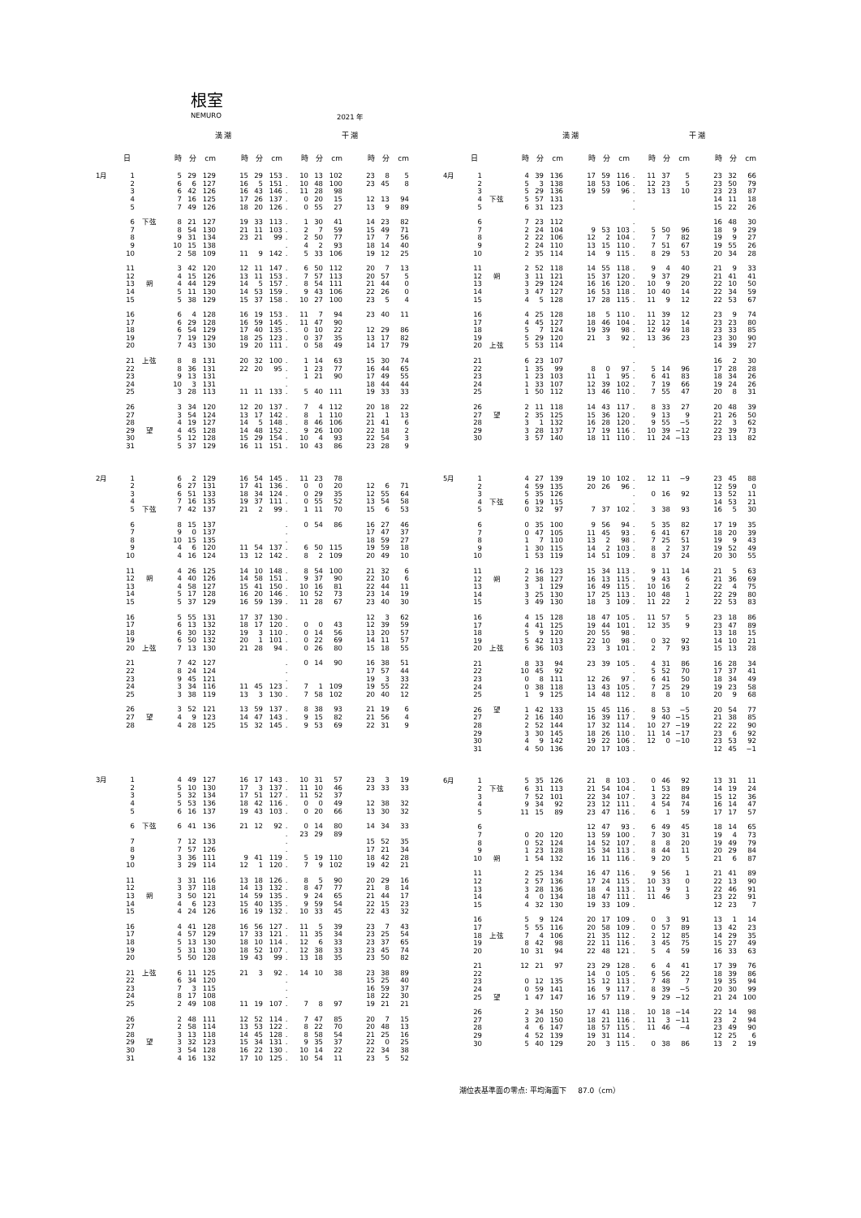根室
NEMURO 2021 年
| | | | 満 潮 | | | | | | | | 干 潮 | | | | | | |
| --- | --- | --- | --- | --- | --- | --- | --- | --- | --- | --- | --- | --- | --- | --- | --- | --- | --- |
| | 日 | | 時 | 分 | cm | | 時 | 分 | cm | | 時 | 分 | cm | | 時 | 分 | cm |
| 1月 | 1 | | 5 | 29 | 129 | | 15 | 29 | 153 | . | 10 | 13 | 102 | | 23 | 8 | 5 |
| | 2 | | 6 | 6 | 127 | | 16 | 5 | 151 | . | 10 | 48 | 100 | | 23 | 45 | 8 |
| | 3 | | 6 | 42 | 126 | | 16 | 43 | 146 | . | 11 | 28 | 98 | | | | |
| | 4 | | 7 | 16 | 125 | | 17 | 26 | 137 | . | 0 | 20 | 15 | | 12 | 13 | 94 |
| | 5 | | 7 | 49 | 126 | | 18 | 20 | 126 | . | 0 | 55 | 27 | | 13 | 9 | 89 |
| | 6 | 下弦 | 8 | 21 | 127 | | 19 | 33 | 113 | . | 1 | 30 | 41 | | 14 | 23 | 82 |
| | 7 | | 8 | 54 | 130 | | 21 | 11 | 103 | . | 2 | 7 | 59 | | 15 | 49 | 71 |
| | 8 | | 9 | 31 | 134 | | 23 | 21 | 99 | . | 2 | 50 | 77 | | 17 | 7 | 56 |
| | 9 | | 10 | 15 | 138 | | | | | . | 4 | 2 | 93 | | 18 | 14 | 40 |
| | 10 | | 2 | 58 | 109 | | 11 | 9 | 142 | . | 5 | 33 | 106 | | 19 | 12 | 25 |
| | 11 | | 3 | 42 | 120 | | 12 | 11 | 147 | . | 6 | 50 | 112 | | 20 | 7 | 13 |
| | 12 | | 4 | 15 | 126 | | 13 | 11 | 153 | . | 7 | 57 | 113 | | 20 | 57 | 5 |
| | 13 | 朔 | 4 | 44 | 129 | | 14 | 5 | 157 | . | 8 | 54 | 111 | | 21 | 44 | 0 |
| | 14 | | 5 | 11 | 130 | | 14 | 53 | 159 | . | 9 | 43 | 106 | | 22 | 26 | 0 |
| | 15 | | 5 | 38 | 129 | | 15 | 37 | 158 | . | 10 | 27 | 100 | | 23 | 5 | 4 |
| | 16 | | 6 | 4 | 128 | | 16 | 19 | 153 | . | 11 | 7 | 94 | | 23 | 40 | 11 |
| | 17 | | 6 | 29 | 128 | | 16 | 59 | 145 | . | 11 | 47 | 90 | | | | |
| | 18 | | 6 | 54 | 129 | | 17 | 40 | 135 | . | 0 | 10 | 22 | | 12 | 29 | 86 |
| | 19 | | 7 | 19 | 129 | | 18 | 25 | 123 | . | 0 | 37 | 35 | | 13 | 17 | 82 |
| | 20 | | 7 | 43 | 130 | | 19 | 20 | 111 | . | 0 | 58 | 49 | | 14 | 17 | 79 |
| | 21 | 上弦 | 8 | 8 | 131 | | 20 | 32 | 100 | . | 1 | 14 | 63 | | 15 | 30 | 74 |
| | 22 | | 8 | 36 | 131 | | 22 | 20 | 95 | . | 1 | 23 | 77 | | 16 | 44 | 65 |
| | 23 | | 9 | 13 | 131 | | | | | . | 1 | 21 | 90 | | 17 | 49 | 55 |
| | 24 | | 10 | 3 | 131 | | | | | . | | | | | 18 | 44 | 44 |
| | 25 | | 3 | 28 | 113 | | 11 | 11 | 133 | . | 5 | 40 | 111 | | 19 | 33 | 33 |
| | 26 | | 3 | 34 | 120 | | 12 | 20 | 137 | . | 7 | 4 | 112 | | 20 | 18 | 22 |
| | 27 | | 3 | 54 | 124 | | 13 | 17 | 142 | . | 8 | 1 | 110 | | 21 | 1 | 13 |
| | 28 | | 4 | 19 | 127 | | 14 | 5 | 148 | . | 8 | 46 | 106 | | 21 | 41 | 6 |
| | 29 | 望 | 4 | 45 | 128 | | 14 | 48 | 152 | . | 9 | 26 | 100 | | 22 | 18 | 2 |
| | 30 | | 5 | 12 | 128 | | 15 | 29 | 154 | . | 10 | 4 | 93 | | 22 | 54 | 3 |
| | 31 | | 5 | 37 | 129 | | 16 | 11 | 151 | . | 10 | 43 | 86 | | 23 | 28 | 9 |
| 2月 | 1 | | 6 | 2 | 129 | | 16 | 54 | 145 | . | 11 | 23 | 78 | | | | |
| | 2 | | 6 | 27 | 131 | | 17 | 41 | 136 | . | 0 | 0 | 20 | | 12 | 6 | 71 |
| | 3 | | 6 | 51 | 133 | | 18 | 34 | 124 | . | 0 | 29 | 35 | | 12 | 55 | 64 |
| | 4 | | 7 | 16 | 135 | | 19 | 37 | 111 | . | 0 | 55 | 52 | | 13 | 54 | 58 |
| | 5 | 下弦 | 7 | 42 | 137 | | 21 | 2 | 99 | . | 1 | 11 | 70 | | 15 | 6 | 53 |
| | 6 | | 8 | 15 | 137 | | | | | . | 0 | 54 | 86 | | 16 | 27 | 46 |
| | 7 | | 9 | 0 | 137 | | | | | . | | | | | 17 | 47 | 37 |
| | 8 | | 10 | 15 | 135 | | | | | . | | | | | 18 | 59 | 27 |
| | 9 | | 4 | 6 | 120 | | 11 | 54 | 137 | . | 6 | 50 | 115 | | 19 | 59 | 18 |
| | 10 | | 4 | 16 | 124 | | 13 | 12 | 142 | . | 8 | 2 | 109 | | 20 | 49 | 10 |
| | 11 | | 4 | 26 | 125 | | 14 | 10 | 148 | . | 8 | 54 | 100 | | 21 | 32 | 6 |
| | 12 | 朔 | 4 | 40 | 126 | | 14 | 58 | 151 | . | 9 | 37 | 90 | | 22 | 10 | 6 |
| | 13 | | 4 | 58 | 127 | | 15 | 41 | 150 | . | 10 | 16 | 81 | | 22 | 44 | 11 |
| | 14 | | 5 | 17 | 128 | | 16 | 20 | 146 | . | 10 | 52 | 73 | | 23 | 14 | 19 |
| | 15 | | 5 | 37 | 129 | | 16 | 59 | 139 | . | 11 | 28 | 67 | | 23 | 40 | 30 |
| | 16 | | 5 | 55 | 131 | | 17 | 37 | 130 | . | | | | | 12 | 3 | 62 |
| | 17 | | 6 | 13 | 132 | | 18 | 17 | 120 | . | 0 | 0 | 43 | | 12 | 39 | 59 |
| | 18 | | 6 | 30 | 132 | | 19 | 3 | 110 | . | 0 | 14 | 56 | | 13 | 20 | 57 |
| | 19 | | 6 | 50 | 132 | | 20 | 1 | 101 | . | 0 | 22 | 69 | | 14 | 11 | 57 |
| | 20 | 上弦 | 7 | 13 | 130 | | 21 | 28 | 94 | . | 0 | 26 | 80 | | 15 | 18 | 55 |
| | 21 | | 7 | 42 | 127 | | | | | . | 0 | 14 | 90 | | 16 | 38 | 51 |
| | 22 | | 8 | 24 | 124 | | | | | . | | | | | 17 | 57 | 44 |
| | 23 | | 9 | 45 | 121 | | | | | . | | | | | 19 | 3 | 33 |
| | 24 | | 3 | 34 | 116 | | 11 | 45 | 123 | . | 7 | 1 | 109 | | 19 | 55 | 22 |
| | 25 | | 3 | 38 | 119 | | 13 | 3 | 130 | . | 7 | 58 | 102 | | 20 | 40 | 12 |
| | 26 | | 3 | 52 | 121 | | 13 | 59 | 137 | . | 8 | 38 | 93 | | 21 | 19 | 6 |
| | 27 | 望 | 4 | 9 | 123 | | 14 | 47 | 143 | . | 9 | 15 | 82 | | 21 | 56 | 4 |
| | 28 | | 4 | 28 | 125 | | 15 | 32 | 145 | . | 9 | 53 | 69 | | 22 | 31 | 9 |
| 3月 | 1 | | 4 | 49 | 127 | | 16 | 17 | 143 | . | 10 | 31 | 57 | | 23 | 3 | 19 |
| | 2 | | 5 | 10 | 130 | | 17 | 3 | 137 | . | 11 | 10 | 46 | | 23 | 33 | 33 |
| | 3 | | 5 | 32 | 134 | | 17 | 51 | 127 | . | 11 | 52 | 37 | | | | |
| | 4 | | 5 | 53 | 136 | | 18 | 42 | 116 | . | 0 | 0 | 49 | | 12 | 38 | 32 |
| | 5 | | 6 | 16 | 137 | | 19 | 43 | 103 | . | 0 | 20 | 66 | | 13 | 30 | 32 |
| | 6 | 下弦 | 6 | 41 | 136 | | 21 | 12 | 92 | . | 0 | 14 | 80 | | 14 | 34 | 33 |
| | | | | | | | | | | . | 23 | 29 | 89 | | | | |
| | 7 | | 7 | 12 | 133 | | | | | . | | | | | 15 | 52 | 35 |
| | 8 | | 7 | 57 | 126 | | | | | . | | | | | 17 | 21 | 34 |
| | 9 | | 3 | 36 | 111 | | 9 | 41 | 119 | . | 5 | 19 | 110 | | 18 | 42 | 28 |
| | 10 | | 3 | 29 | 114 | | 12 | 1 | 120 | . | 7 | 9 | 102 | | 19 | 42 | 21 |
| | 11 | | 3 | 31 | 116 | | 13 | 18 | 126 | . | 8 | 5 | 90 | | 20 | 29 | 16 |
| | 12 | | 3 | 37 | 118 | | 14 | 13 | 132 | . | 8 | 47 | 77 | | 21 | 8 | 14 |
| | 13 | 朔 | 3 | 50 | 121 | | 14 | 59 | 135 | . | 9 | 24 | 65 | | 21 | 44 | 17 |
| | 14 | | 4 | 6 | 123 | | 15 | 40 | 135 | . | 9 | 59 | 54 | | 22 | 15 | 23 |
| | 15 | | 4 | 24 | 126 | | 16 | 19 | 132 | . | 10 | 33 | 45 | | 22 | 43 | 32 |
| | 16 | | 4 | 41 | 128 | | 16 | 56 | 127 | . | 11 | 5 | 39 | | 23 | 7 | 43 |
| | 17 | | 4 | 57 | 129 | | 17 | 33 | 121 | . | 11 | 35 | 34 | | 23 | 25 | 54 |
| | 18 | | 5 | 13 | 130 | | 18 | 10 | 114 | . | 12 | 6 | 33 | | 23 | 37 | 65 |
| | 19 | | 5 | 31 | 130 | | 18 | 52 | 107 | . | 12 | 38 | 33 | | 23 | 45 | 74 |
| | 20 | | 5 | 50 | 128 | | 19 | 43 | 99 | . | 13 | 18 | 35 | | 23 | 50 | 82 |
| | 21 | 上弦 | 6 | 11 | 125 | | 21 | 3 | 92 | . | 14 | 10 | 38 | | 23 | 38 | 89 |
| | 22 | | 6 | 34 | 120 | | | | | . | | | | | 15 | 25 | 40 |
| | 23 | | 7 | 3 | 115 | | | | | . | | | | | 16 | 59 | 37 |
| | 24 | | 8 | 17 | 108 | | | | | . | | | | | 18 | 22 | 30 |
| | 25 | | 2 | 49 | 108 | | 11 | 19 | 107 | . | 7 | 8 | 97 | | 19 | 21 | 21 |
| | 26 | | 2 | 48 | 111 | | 12 | 52 | 114 | . | 7 | 47 | 85 | | 20 | 7 | 15 |
| | 27 | | 2 | 58 | 114 | | 13 | 53 | 122 | . | 8 | 22 | 70 | | 20 | 48 | 13 |
| | 28 | | 3 | 13 | 118 | | 14 | 45 | 128 | . | 8 | 58 | 54 | | 21 | 25 | 16 |
| | 29 | 望 | 3 | 32 | 123 | | 15 | 34 | 131 | . | 9 | 35 | 37 | | 22 | 0 | 25 |
| | 30 | | 3 | 54 | 128 | | 16 | 22 | 130 | . | 10 | 14 | 22 | | 22 | 34 | 38 |
| | 31 | | 4 | 16 | 132 | | 17 | 10 | 125 | . | 10 | 54 | 11 | | 23 | 5 | 52 |
| | | | 満 潮 | | | | | | | | 干 潮 | | | | | | |
| --- | --- | --- | --- | --- | --- | --- | --- | --- | --- | --- | --- | --- | --- | --- | --- | --- | --- |
| | 日 | | 時 | 分 | cm | | 時 | 分 | cm | | 時 | 分 | cm | | 時 | 分 | cm |
| 4月 | 1 | | 4 | 39 | 136 | | 17 | 59 | 116 | . | 11 | 37 | 5 | | 23 | 32 | 66 |
| | 2 | | 5 | 3 | 138 | | 18 | 53 | 106 | . | 12 | 23 | 5 | | 23 | 50 | 79 |
| | 3 | | 5 | 29 | 136 | | 19 | 59 | 96 | . | 13 | 13 | 10 | | 23 | 23 | 87 |
| | 4 | 下弦 | 5 | 57 | 131 | | | | | . | | | | | 14 | 11 | 18 |
| | 5 | | 6 | 31 | 123 | | | | | . | | | | | 15 | 22 | 26 |
| | 6 | | 7 | 23 | 112 | | | | | . | | | | | 16 | 48 | 30 |
| | 7 | | 2 | 24 | 104 | | 9 | 53 | 103 | . | 5 | 50 | 96 | | 18 | 9 | 29 |
| | 8 | | 2 | 22 | 106 | | 12 | 2 | 104 | . | 7 | 7 | 82 | | 19 | 9 | 27 |
| | 9 | | 2 | 24 | 110 | | 13 | 15 | 110 | . | 7 | 51 | 67 | | 19 | 55 | 26 |
| | 10 | | 2 | 35 | 114 | | 14 | 9 | 115 | . | 8 | 29 | 53 | | 20 | 34 | 28 |
| | 11 | | 2 | 52 | 118 | | 14 | 55 | 118 | . | 9 | 4 | 40 | | 21 | 9 | 33 |
| | 12 | 朔 | 3 | 11 | 121 | | 15 | 37 | 120 | . | 9 | 37 | 29 | | 21 | 41 | 41 |
| | 13 | | 3 | 29 | 124 | | 16 | 16 | 120 | . | 10 | 9 | 20 | | 22 | 10 | 50 |
| | 14 | | 3 | 47 | 127 | | 16 | 53 | 118 | . | 10 | 40 | 14 | | 22 | 34 | 59 |
| | 15 | | 4 | 5 | 128 | | 17 | 28 | 115 | . | 11 | 9 | 12 | | 22 | 53 | 67 |
| | 16 | | 4 | 25 | 128 | | 18 | 5 | 110 | . | 11 | 39 | 12 | | 23 | 9 | 74 |
| | 17 | | 4 | 45 | 127 | | 18 | 46 | 104 | . | 12 | 12 | 14 | | 23 | 23 | 80 |
| | 18 | | 5 | 7 | 124 | | 19 | 39 | 98 | . | 12 | 49 | 18 | | 23 | 33 | 85 |
| | 19 | | 5 | 29 | 120 | | 21 | 3 | 92 | . | 13 | 36 | 23 | | 23 | 30 | 90 |
| | 20 | 上弦 | 5 | 53 | 114 | | | | | . | | | | | 14 | 39 | 27 |
| | 21 | | 6 | 23 | 107 | | | | | . | | | | | 16 | 2 | 30 |
| | 22 | | 1 | 35 | 99 | | 8 | 0 | 97 | . | 5 | 14 | 96 | | 17 | 28 | 28 |
| | 23 | | 1 | 23 | 103 | | 11 | 1 | 95 | . | 6 | 41 | 83 | | 18 | 34 | 26 |
| | 24 | | 1 | 33 | 107 | | 12 | 39 | 102 | . | 7 | 19 | 66 | | 19 | 24 | 26 |
| | 25 | | 1 | 50 | 112 | | 13 | 46 | 110 | . | 7 | 55 | 47 | | 20 | 8 | 31 |
| | 26 | | 2 | 11 | 118 | | 14 | 43 | 117 | . | 8 | 33 | 27 | | 20 | 48 | 39 |
| | 27 | 望 | 2 | 35 | 125 | | 15 | 36 | 120 | . | 9 | 13 | 9 | | 21 | 26 | 50 |
| | 28 | | 3 | 1 | 132 | | 16 | 28 | 120 | . | 9 | 55 | −5 | | 22 | 3 | 62 |
| | 29 | | 3 | 28 | 137 | | 17 | 19 | 116 | . | 10 | 39 | −12 | | 22 | 39 | 73 |
| | 30 | | 3 | 57 | 140 | | 18 | 11 | 110 | . | 11 | 24 | −13 | | 23 | 13 | 82 |
| 5月 | 1 | | 4 | 27 | 139 | | 19 | 10 | 102 | . | 12 | 11 | −9 | | 23 | 45 | 88 |
| | 2 | | 4 | 59 | 135 | | 20 | 26 | 96 | . | | | | | 12 | 59 | 0 |
| | 3 | | 5 | 35 | 126 | | | | | . | 0 | 16 | 92 | | 13 | 52 | 11 |
| | 4 | 下弦 | 6 | 19 | 115 | | | | | . | | | | | 14 | 53 | 21 |
| | 5 | | 0 | 32 | 97 | | 7 | 37 | 102 | . | 3 | 38 | 93 | | 16 | 5 | 30 |
| | 6 | | 0 | 35 | 100 | | 9 | 56 | 94 | . | 5 | 35 | 82 | | 17 | 19 | 35 |
| | 7 | | 0 | 47 | 105 | | 11 | 45 | 93 | . | 6 | 41 | 67 | | 18 | 20 | 39 |
| | 8 | | 1 | 7 | 110 | | 13 | 2 | 98 | . | 7 | 25 | 51 | | 19 | 9 | 43 |
| | 9 | | 1 | 30 | 115 | | 14 | 2 | 103 | . | 8 | 2 | 37 | | 19 | 52 | 49 |
| | 10 | | 1 | 53 | 119 | | 14 | 51 | 109 | . | 8 | 37 | 24 | | 20 | 30 | 55 |
| | 11 | | 2 | 16 | 123 | | 15 | 34 | 113 | . | 9 | 11 | 14 | | 21 | 5 | 63 |
| | 12 | 朔 | 2 | 38 | 127 | | 16 | 13 | 115 | . | 9 | 43 | 6 | | 21 | 36 | 69 |
| | 13 | | 3 | 1 | 129 | | 16 | 49 | 115 | . | 10 | 16 | 2 | | 22 | 4 | 75 |
| | 14 | | 3 | 25 | 130 | | 17 | 25 | 113 | . | 10 | 48 | 1 | | 22 | 29 | 80 |
| | 15 | | 3 | 49 | 130 | | 18 | 3 | 109 | . | 11 | 22 | 2 | | 22 | 53 | 83 |
| | 16 | | 4 | 15 | 128 | | 18 | 47 | 105 | . | 11 | 57 | 5 | | 23 | 18 | 86 |
| | 17 | | 4 | 41 | 125 | | 19 | 44 | 101 | . | 12 | 35 | 9 | | 23 | 47 | 89 |
| | 18 | | 5 | 9 | 120 | | 20 | 55 | 98 | . | | | | | 13 | 18 | 15 |
| | 19 | | 5 | 42 | 113 | | 22 | 10 | 98 | . | 0 | 32 | 92 | | 14 | 10 | 21 |
| | 20 | 上弦 | 6 | 36 | 103 | | 23 | 3 | 101 | . | 2 | 7 | 93 | | 15 | 13 | 28 |
| | 21 | | 8 | 33 | 94 | | 23 | 39 | 105 | . | 4 | 31 | 86 | | 16 | 28 | 34 |
| | 22 | | 10 | 45 | 92 | | | | | . | 5 | 52 | 70 | | 17 | 37 | 41 |
| | 23 | | 0 | 8 | 111 | | 12 | 26 | 97 | . | 6 | 41 | 50 | | 18 | 34 | 49 |
| | 24 | | 0 | 38 | 118 | | 13 | 43 | 105 | . | 7 | 25 | 29 | | 19 | 23 | 58 |
| | 25 | | 1 | 9 | 125 | | 14 | 48 | 112 | . | 8 | 8 | 10 | | 20 | 9 | 68 |
| | 26 | 望 | 1 | 42 | 133 | | 15 | 45 | 116 | . | 8 | 53 | −5 | | 20 | 54 | 77 |
| | 27 | | 2 | 16 | 140 | | 16 | 39 | 117 | . | 9 | 40 | −15 | | 21 | 38 | 85 |
| | 28 | | 2 | 52 | 144 | | 17 | 32 | 114 | . | 10 | 27 | −19 | | 22 | 22 | 90 |
| | 29 | | 3 | 30 | 145 | | 18 | 26 | 110 | . | 11 | 14 | −17 | | 23 | 6 | 92 |
| | 30 | | 4 | 9 | 142 | | 19 | 22 | 106 | . | 12 | 0 | −10 | | 23 | 53 | 92 |
| | 31 | | 4 | 50 | 136 | | 20 | 17 | 103 | . | | | | | 12 | 45 | −1 |
| 6月 | 1 | | 5 | 35 | 126 | | 21 | 8 | 103 | . | 0 | 46 | 92 | | 13 | 31 | 11 |
| | 2 | 下弦 | 6 | 31 | 113 | | 21 | 54 | 104 | . | 1 | 53 | 89 | | 14 | 19 | 24 |
| | 3 | | 7 | 52 | 101 | | 22 | 34 | 107 | . | 3 | 22 | 84 | | 15 | 12 | 36 |
| | 4 | | 9 | 34 | 92 | | 23 | 12 | 111 | . | 4 | 54 | 74 | | 16 | 14 | 47 |
| | 5 | | 11 | 15 | 89 | | 23 | 47 | 116 | . | 6 | 1 | 59 | | 17 | 17 | 57 |
| | 6 | | | | | | 12 | 47 | 93 | . | 6 | 49 | 45 | | 18 | 14 | 65 |
| | 7 | | 0 | 20 | 120 | | 13 | 59 | 100 | . | 7 | 30 | 31 | | 19 | 4 | 73 |
| | 8 | | 0 | 52 | 124 | | 14 | 52 | 107 | . | 8 | 8 | 20 | | 19 | 49 | 79 |
| | 9 | | 1 | 23 | 128 | | 15 | 34 | 113 | . | 8 | 44 | 11 | | 20 | 29 | 84 |
| | 10 | 朔 | 1 | 54 | 132 | | 16 | 11 | 116 | . | 9 | 20 | 5 | | 21 | 6 | 87 |
| | 11 | | 2 | 25 | 134 | | 16 | 47 | 116 | . | 9 | 56 | 1 | | 21 | 41 | 89 |
| | 12 | | 2 | 57 | 136 | | 17 | 24 | 115 | . | 10 | 33 | 0 | | 22 | 13 | 90 |
| | 13 | | 3 | 28 | 136 | | 18 | 4 | 113 | . | 11 | 9 | 1 | | 22 | 46 | 91 |
| | 14 | | 4 | 0 | 134 | | 18 | 47 | 111 | . | 11 | 46 | 3 | | 23 | 22 | 91 |
| | 15 | | 4 | 32 | 130 | | 19 | 33 | 109 | . | | | | | 12 | 23 | 7 |
| | 16 | | 5 | 9 | 124 | | 20 | 17 | 109 | . | 0 | 3 | 91 | | 13 | 1 | 14 |
| | 17 | | 5 | 55 | 116 | | 20 | 58 | 109 | . | 0 | 57 | 89 | | 13 | 42 | 23 |
| | 18 | 上弦 | 7 | 4 | 106 | | 21 | 35 | 112 | . | 2 | 12 | 85 | | 14 | 29 | 35 |
| | 19 | | 8 | 42 | 98 | | 22 | 11 | 116 | . | 3 | 45 | 75 | | 15 | 27 | 49 |
| | 20 | | 10 | 31 | 94 | | 22 | 48 | 121 | . | 5 | 4 | 59 | | 16 | 33 | 63 |
| | 21 | | 12 | 21 | 97 | | 23 | 29 | 128 | . | 6 | 4 | 41 | | 17 | 39 | 76 |
| | 22 | | | | | | 14 | 0 | 105 | . | 6 | 56 | 22 | | 18 | 39 | 86 |
| | 23 | | 0 | 12 | 135 | | 15 | 12 | 113 | . | 7 | 48 | 7 | | 19 | 35 | 94 |
| | 24 | | 0 | 59 | 141 | | 16 | 9 | 117 | . | 8 | 39 | −5 | | 20 | 30 | 99 |
| | 25 | 望 | 1 | 47 | 147 | | 16 | 57 | 119 | . | 9 | 29 | −12 | | 21 | 24 | 100 |
| | 26 | | 2 | 34 | 150 | | 17 | 41 | 118 | . | 10 | 18 | −14 | | 22 | 14 | 98 |
| | 27 | | 3 | 20 | 150 | | 18 | 21 | 116 | . | 11 | 3 | −11 | | 23 | 2 | 94 |
| | 28 | | 4 | 6 | 147 | | 18 | 57 | 115 | . | 11 | 46 | −4 | | 23 | 49 | 90 |
| | 29 | | 4 | 52 | 139 | | 19 | 31 | 114 | . | | | | | 12 | 25 | 6 |
| | 30 | | 5 | 40 | 129 | | 20 | 3 | 115 | . | 0 | 38 | 86 | | 13 | 2 | 19 |
潮位表基準面の零点: 平均海面下 87.0（cm）